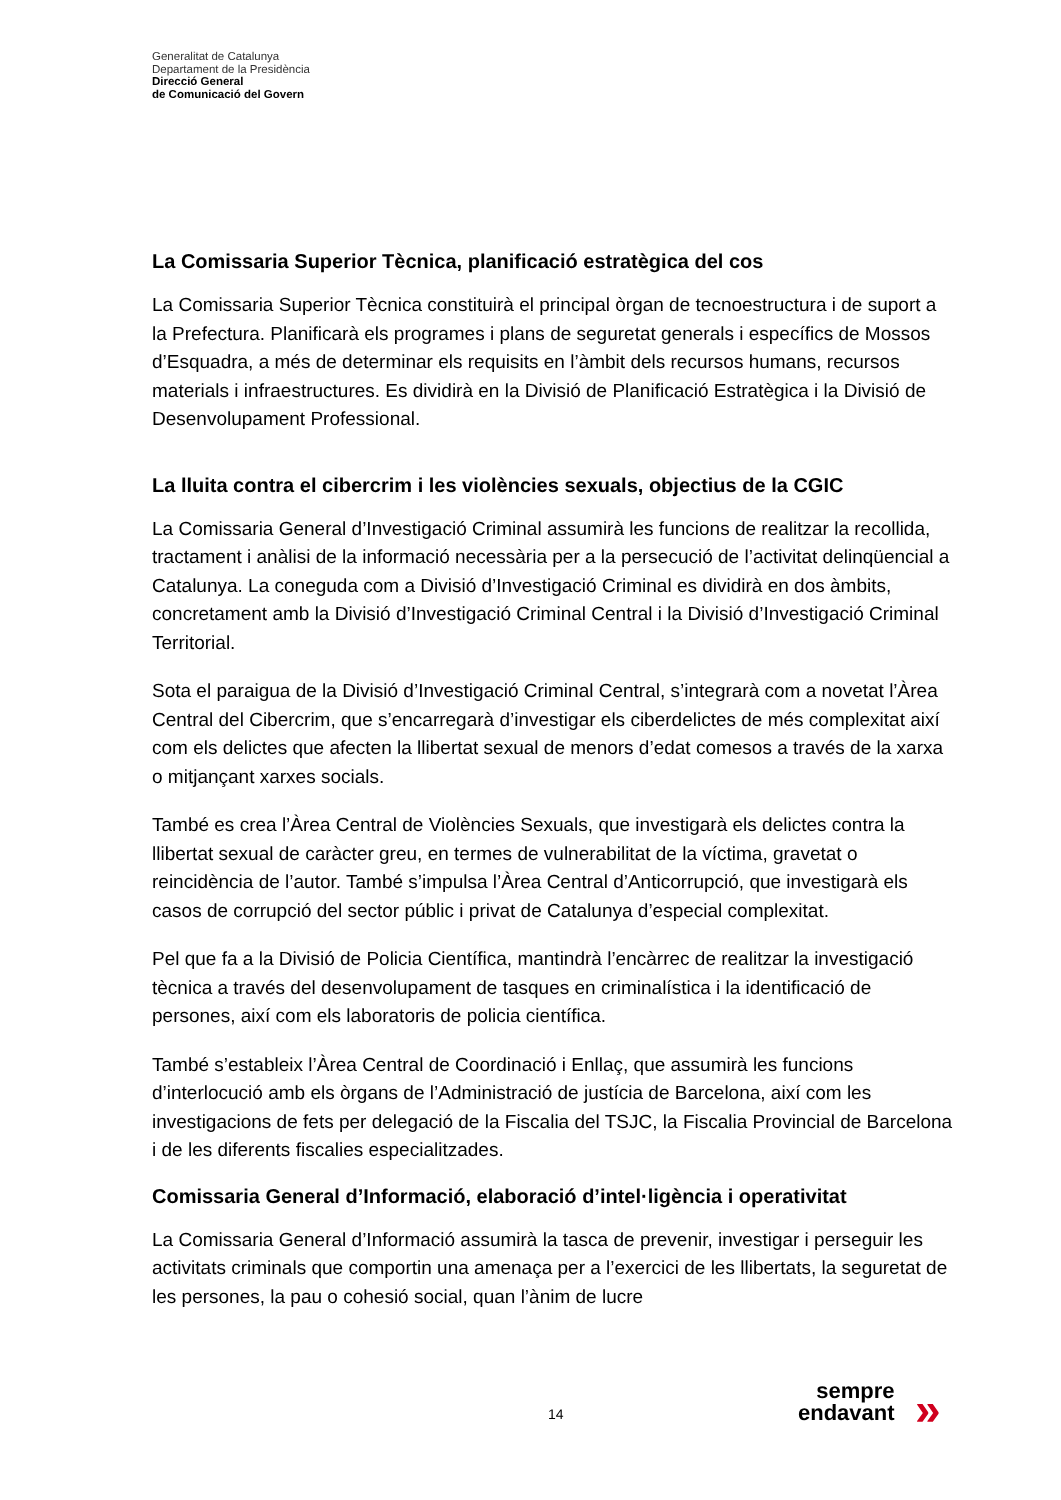Generalitat de Catalunya
Departament de la Presidència
Direcció General
de Comunicació del Govern
La Comissaria Superior Tècnica, planificació estratègica del cos
La Comissaria Superior Tècnica constituirà el principal òrgan de tecnoestructura i de suport a la Prefectura. Planificarà els programes i plans de seguretat generals i específics de Mossos d’Esquadra, a més de determinar els requisits en l’àmbit dels recursos humans, recursos materials i infraestructures. Es dividirà en la Divisió de Planificació Estratègica i la Divisió de Desenvolupament Professional.
La lluita contra el cibercrim i les violències sexuals, objectius de la CGIC
La Comissaria General d’Investigació Criminal assumirà les funcions de realitzar la recollida, tractament i anàlisi de la informació necessària per a la persecució de l’activitat delinqüencial a Catalunya. La coneguda com a Divisió d’Investigació Criminal es dividirà en dos àmbits, concretament amb la Divisió d’Investigació Criminal Central i la Divisió d’Investigació Criminal Territorial.
Sota el paraigua de la Divisió d’Investigació Criminal Central, s’integrarà com a novetat l’Àrea Central del Cibercrim, que s’encarregarà d’investigar els ciberdelictes de més complexitat així com els delictes que afecten la llibertat sexual de menors d’edat comesos a través de la xarxa o mitjançant xarxes socials.
També es crea l’Àrea Central de Violències Sexuals, que investigarà els delictes contra la llibertat sexual de caràcter greu, en termes de vulnerabilitat de la víctima, gravetat o reincidència de l’autor. També s’impulsa l’Àrea Central d’Anticorrupció, que investigarà els casos de corrupció del sector públic i privat de Catalunya d’especial complexitat.
Pel que fa a la Divisió de Policia Científica, mantindrà l’encàrrec de realitzar la investigació tècnica a través del desenvolupament de tasques en criminalística i la identificació de persones, així com els laboratoris de policia científica.
També s’estableix l’Àrea Central de Coordinació i Enllaç, que assumirà les funcions d’interlocució amb els òrgans de l’Administració de justícia de Barcelona, així com les investigacions de fets per delegació de la Fiscalia del TSJC, la Fiscalia Provincial de Barcelona i de les diferents fiscalies especialitzades.
Comissaria General d’Informació, elaboració d’intel·ligència i operativitat
La Comissaria General d’Informació assumirà la tasca de prevenir, investigar i perseguir les activitats criminals que comportin una amenaça per a l’exercici de les llibertats, la seguretat de les persones, la pau o cohesió social, quan l’ànim de lucre
14
sempre
endavant
»